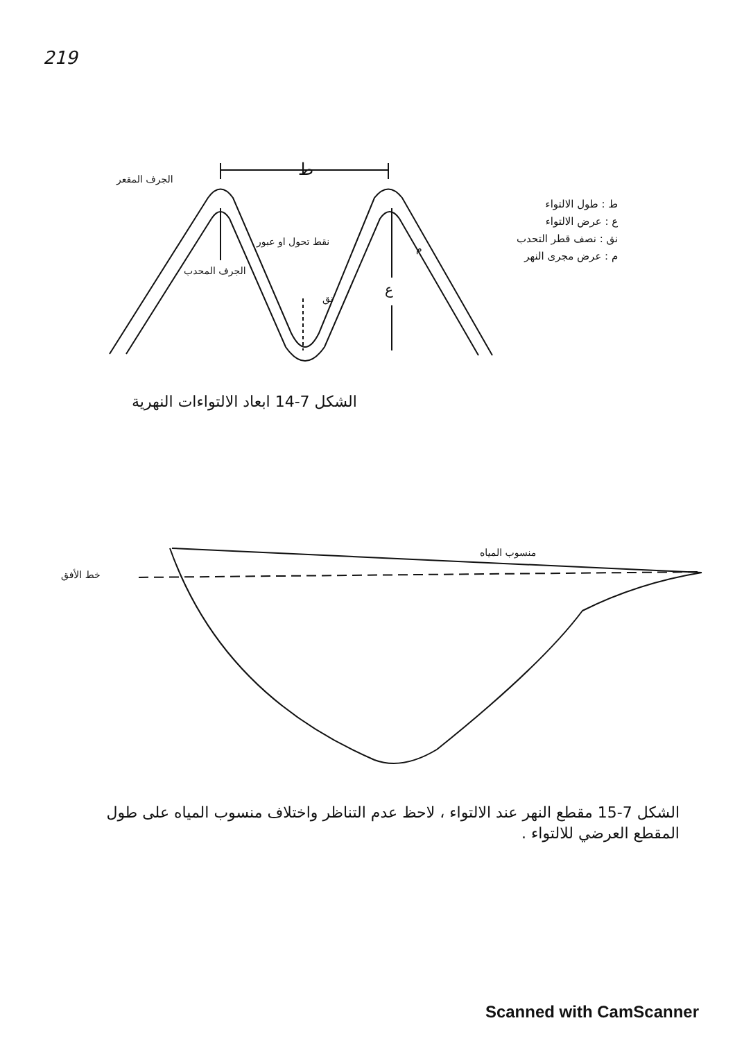219
الجرف المقعر ط
نقط تحول او عبور
الجرف المحدب
م
نق
ع
ط : طول الالتواء
ع : عرض الالتواء
نق : نصف قطر التحدب
م : عرض مجرى النهر
الشكل 7-14 ابعاد الالتواءات النهرية
منسوب المياه
خط الأفق
الشكل 7-15 مقطع النهر عند الالتواء ، لاحظ عدم التناظر واختلاف منسوب المياه على طول المقطع العرضي للالتواء .
Scanned with CamScanner